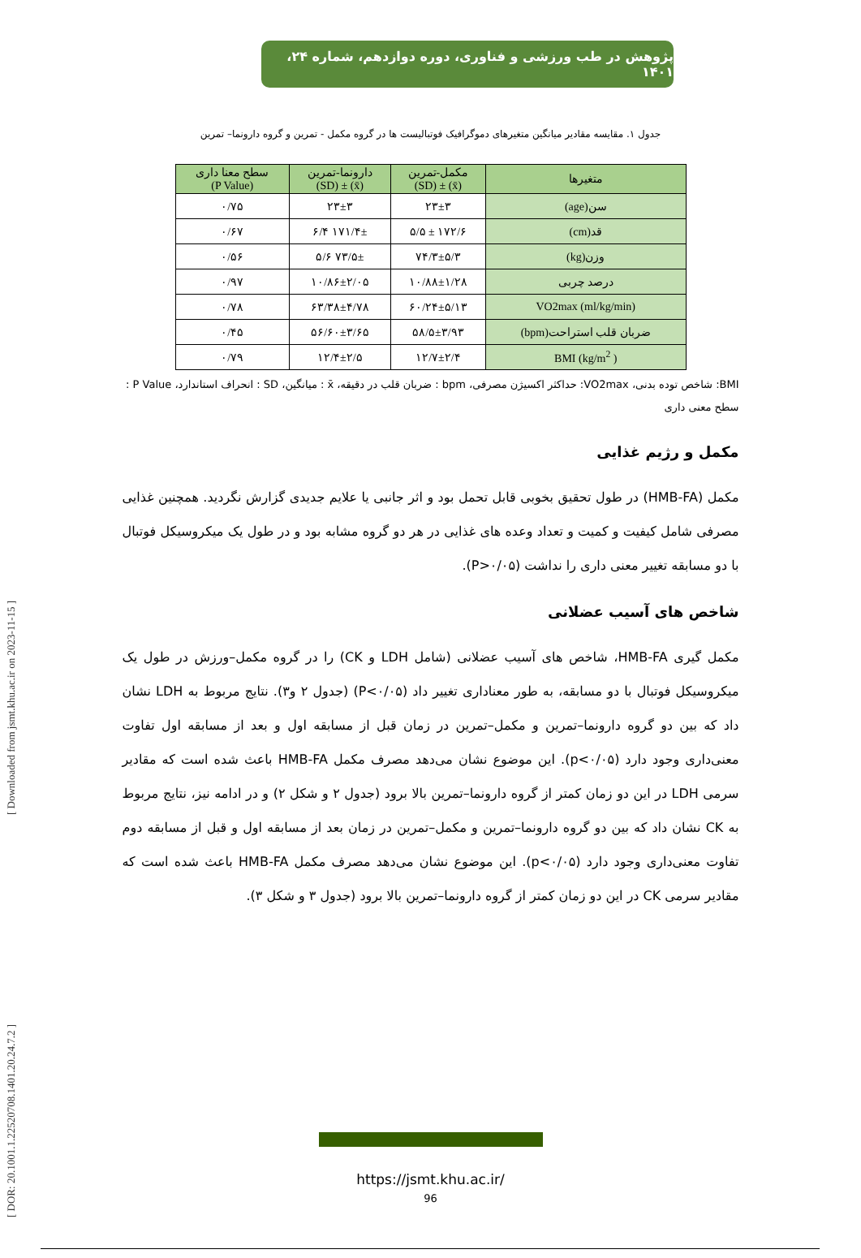[ DOR: 20.1001.1.22520708.1401.20.24.7.2 ] [ Downloaded from jsmt.khu.ac.ir on 2023-11-15 ]
پژوهش در طب ورزشی و فناوری، دوره دوازدهم، شماره ۲۴، ۱۴۰۱
جدول ۱. مقایسه مقادیر میانگین متغیرهای دموگرافیک فوتبالیست ها در گروه مکمل - تمرین و گروه دارونما– تمرین
| متغیرها | مکمل-تمرین (x̄) ± (SD) | دارونما-تمرین (x̄) ± (SD) | سطح معنا داری (P Value) |
| --- | --- | --- | --- |
| سن(age) | ۲۳±۳ | ۲۳±۳ | ۰/۷۵ |
| قد(cm) | ۱۷۲/۶ ± ۵/۵ | ۱۷۱/۴± ۶/۴ | ۰/۶۷ |
| وزن(kg) | ۷۴/۳±۵/۳ | ۷۳/۵± ۵/۶ | ۰/۵۶ |
| درصد چربی | ۱۰/۸۸±۱/۲۸ | ۱۰/۸۶±۲/۰۵ | ۰/۹۷ |
| (ml/kg/min) VO2max | ۶۰/۲۴±۵/۱۳ | ۶۳/۳۸±۴/۷۸ | ۰/۷۸ |
| ضربان قلب استراحت(bpm) | ۵۸/۵±۳/۹۳ | ۵۶/۶۰±۳/۶۵ | ۰/۴۵ |
| ( kg/m<sup>2</sup>) BMI | ۱۲/۷±۲/۴ | ۱۲/۴±۲/۵ | ۰/۷۹ |
BMI: شاخص توده بدنی، VO2max: حداکثر اکسیژن مصرفی، bpm : ضربان قلب در دقیقه، x̄ : میانگین، SD : انحراف استاندارد، P Value : سطح معنی داری
مکمل و رژیم غذایی
مکمل (HMB-FA) در طول تحقیق بخوبی قابل تحمل بود و اثر جانبی یا علایم جدیدی گزارش نگردید. همچنین غذایی مصرفی شامل کیفیت و کمیت و تعداد وعده های غذایی در هر دو گروه مشابه بود و در طول یک میکروسیکل فوتبال با دو مسابقه تغییر معنی داری را نداشت (P>۰/۰۵).
شاخص های آسیب عضلانی
مکمل گیری HMB-FA، شاخص های آسیب عضلانی (شامل LDH و CK) را در گروه مکمل–ورزش در طول یک میکروسیکل فوتبال با دو مسابقه، به طور معناداری تغییر داد (P<۰/۰۵) (جدول ۲ و۳). نتایج مربوط به LDH نشان داد که بین دو گروه دارونما–تمرین و مکمل–تمرین در زمان قبل از مسابقه اول و بعد از مسابقه اول تفاوت معنی‌داری وجود دارد (p<۰/۰۵). این موضوع نشان می‌دهد مصرف مکمل HMB-FA باعث شده است که مقادیر سرمی LDH در این دو زمان کمتر از گروه دارونما–تمرین بالا برود (جدول ۲ و شکل ۲) و در ادامه نیز، نتایج مربوط به CK نشان داد که بین دو گروه دارونما–تمرین و مکمل–تمرین در زمان بعد از مسابقه اول و قبل از مسابقه دوم تفاوت معنی‌داری وجود دارد (p<۰/۰۵). این موضوع نشان می‌دهد مصرف مکمل HMB-FA باعث شده است که مقادیر سرمی CK در این دو زمان کمتر از گروه دارونما–تمرین بالا برود (جدول ۳ و شکل ۳).
https://jsmt.khu.ac.ir/
96